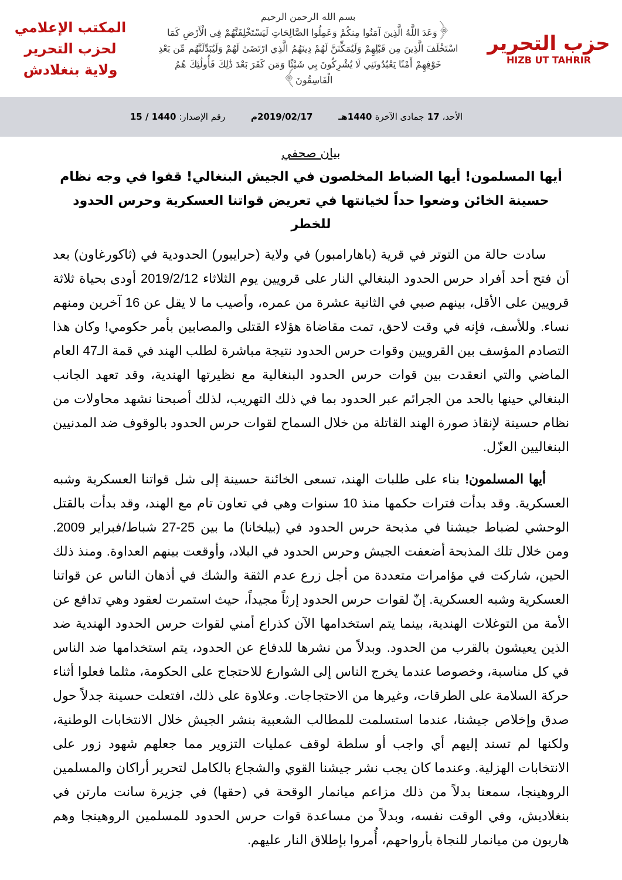حزب التحرير
HIZB UT TAHRIR
بسم الله الرحمن الرحيم
﴿وَعَدَ اللَّهُ الَّذِينَ آمَنُوا مِنكُمْ وَعَمِلُوا الصَّالِحَاتِ لَيَسْتَخْلِفَنَّهُمْ فِي الْأَرْضِ كَمَا اسْتَخْلَفَ الَّذِينَ مِن قَبْلِهِمْ وَلَيُمَكِّنَنَّ لَهُمْ دِينَهُمُ الَّذِي ارْتَضَىٰ لَهُمْ وَلَيُبَدِّلَنَّهُم مِّن بَعْدِ خَوْفِهِمْ أَمْنًا يَعْبُدُونَنِي لَا يُشْرِكُونَ بِي شَيْئًا وَمَن كَفَرَ بَعْدَ ذَٰلِكَ فَأُولَٰئِكَ هُمُ الْفَاسِقُونَ﴾
المكتب الإعلامي
لحزب التحرير
ولاية بنغلادش
الأحد، 17 جمادى الآخرة 1440هـ 2019/02/17م رقم الإصدار: 1440 / 15
بيان صحفي
أيها المسلمون! أيها الضباط المخلصون في الجيش البنغالي! قفوا في وجه نظام حسينة الخائن وضعوا حداً لخيانتها في تعريض قواتنا العسكرية وحرس الحدود للخطر
سادت حالة من التوتر في قرية (باهارامبور) في ولاية (حرايبور) الحدودية في (ثاكورغاون) بعد أن فتح أحد أفراد حرس الحدود البنغالي النار على قرويين يوم الثلاثاء 2019/2/12 أودى بحياة ثلاثة قرويين على الأقل، بينهم صبي في الثانية عشرة من عمره، وأصيب ما لا يقل عن 16 آخرين ومنهم نساء. وللأسف، فإنه في وقت لاحق، تمت مقاضاة هؤلاء القتلى والمصابين بأمر حكومي! وكان هذا التصادم المؤسف بين القرويين وقوات حرس الحدود نتيجة مباشرة لطلب الهند في قمة الـ47 العام الماضي والتي انعقدت بين قوات حرس الحدود البنغالية مع نظيرتها الهندية، وقد تعهد الجانب البنغالي حينها بالحد من الجرائم عبر الحدود بما في ذلك التهريب، لذلك أصبحنا نشهد محاولات من نظام حسينة لإنقاذ صورة الهند القاتلة من خلال السماح لقوات حرس الحدود بالوقوف ضد المدنيين البنغاليين العزّل.
أيها المسلمون! بناء على طلبات الهند، تسعى الخائنة حسينة إلى شل قواتنا العسكرية وشبه العسكرية. وقد بدأت فترات حكمها منذ 10 سنوات وهي في تعاون تام مع الهند، وقد بدأت بالقتل الوحشي لضباط جيشنا في مذبحة حرس الحدود في (بيلخانا) ما بين 25-27 شباط/فبراير 2009. ومن خلال تلك المذبحة أضعفت الجيش وحرس الحدود في البلاد، وأوقعت بينهم العداوة. ومنذ ذلك الحين، شاركت في مؤامرات متعددة من أجل زرع عدم الثقة والشك في أذهان الناس عن قواتنا العسكرية وشبه العسكرية. إنّ لقوات حرس الحدود إرثاً مجيداً، حيث استمرت لعقود وهي تدافع عن الأمة من التوغلات الهندية، بينما يتم استخدامها الآن كذراع أمني لقوات حرس الحدود الهندية ضد الذين يعيشون بالقرب من الحدود. وبدلاً من نشرها للدفاع عن الحدود، يتم استخدامها ضد الناس في كل مناسبة، وخصوصا عندما يخرج الناس إلى الشوارع للاحتجاج على الحكومة، مثلما فعلوا أثناء حركة السلامة على الطرقات، وغيرها من الاحتجاجات. وعلاوة على ذلك، افتعلت حسينة جدلاً حول صدق وإخلاص جيشنا، عندما استسلمت للمطالب الشعبية بنشر الجيش خلال الانتخابات الوطنية، ولكنها لم تسند إليهم أي واجب أو سلطة لوقف عمليات التزوير مما جعلهم شهود زور على الانتخابات الهزلية. وعندما كان يجب نشر جيشنا القوي والشجاع بالكامل لتحرير أراكان والمسلمين الروهينجا، سمعنا بدلاً من ذلك مزاعم ميانمار الوقحة في (حقها) في جزيرة سانت مارتن في بنغلاديش، وفي الوقت نفسه، وبدلاً من مساعدة قوات حرس الحدود للمسلمين الروهينجا وهم هاربون من ميانمار للنجاة بأرواحهم، أُمروا بإطلاق النار عليهم.